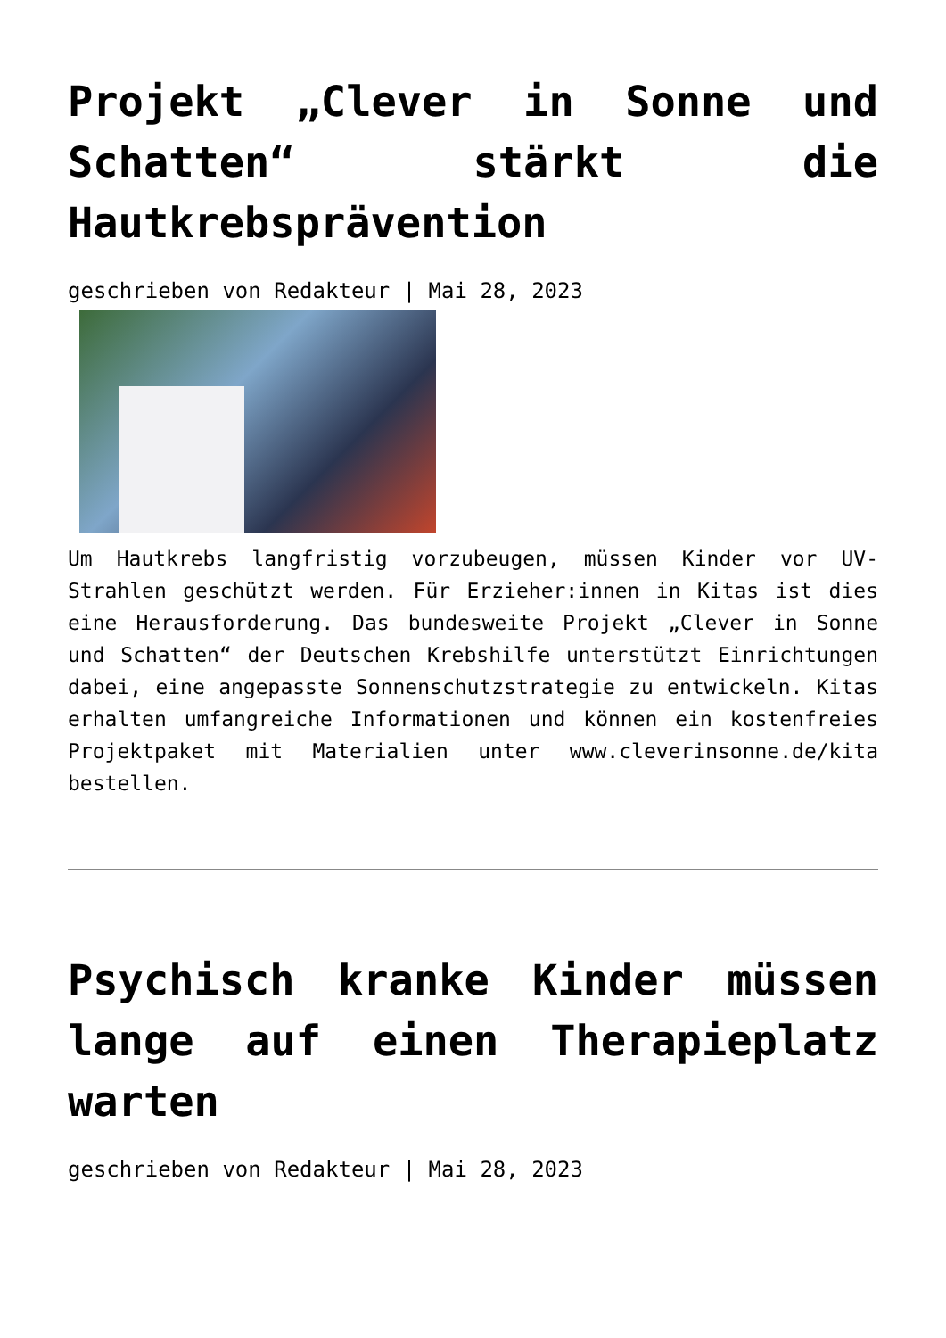Projekt „Clever in Sonne und Schatten“ stärkt die Hautkrebsprävention
geschrieben von Redakteur | Mai 28, 2023
Um Hautkrebs langfristig vorzubeugen, müssen Kinder vor UV-Strahlen geschützt werden. Für Erzieher:innen in Kitas ist dies eine Herausforderung. Das bundesweite Projekt „Clever in Sonne und Schatten“ der Deutschen Krebshilfe unterstützt Einrichtungen dabei, eine angepasste Sonnenschutzstrategie zu entwickeln. Kitas erhalten umfangreiche Informationen und können ein kostenfreies Projektpaket mit Materialien unter www.cleverinsonne.de/kita bestellen.
Psychisch kranke Kinder müssen lange auf einen Therapieplatz warten
geschrieben von Redakteur | Mai 28, 2023